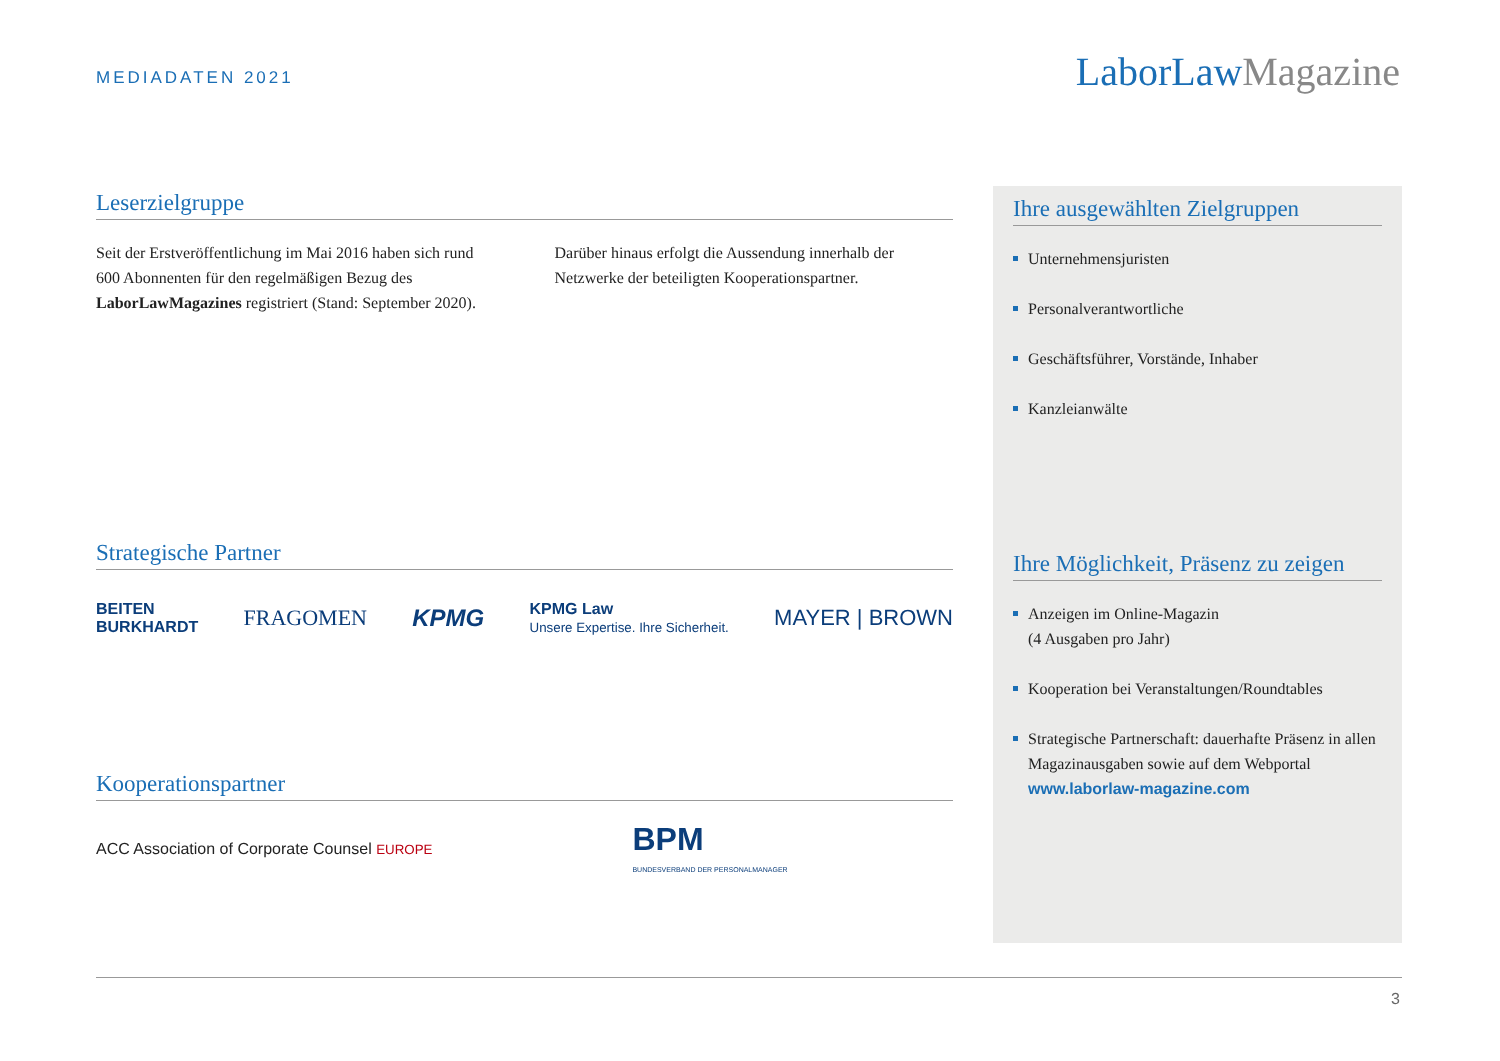MEDIADATEN 2021 LaborLawMagazine
Leserzielgruppe
Seit der Erstveröffentlichung im Mai 2016 haben sich rund 600 Abonnenten für den regelmäßigen Bezug des LaborLawMagazines registriert (Stand: September 2020).
Darüber hinaus erfolgt die Aussendung innerhalb der Netzwerke der beteiligten Kooperationspartner.
Strategische Partner
BEITEN
BURKHARDT FRAGOMEN KPMG KPMG Law
Unsere Expertise. Ihre Sicherheit. MAYER | BROWN
Kooperationspartner
ACC Association of Corporate Counsel EUROPE BPM
BUNDESVERBAND DER PERSONALMANAGER
Ihre ausgewählten Zielgruppen
Unternehmensjuristen
Personalverantwortliche
Geschäftsführer, Vorstände, Inhaber
Kanzleianwälte
Ihre Möglichkeit, Präsenz zu zeigen
Anzeigen im Online-Magazin
(4 Ausgaben pro Jahr)
Kooperation bei Veranstaltungen/Roundtables
Strategische Partnerschaft: dauerhafte Präsenz in allen Magazinausgaben sowie auf dem Webportal www.laborlaw-magazine.com
3